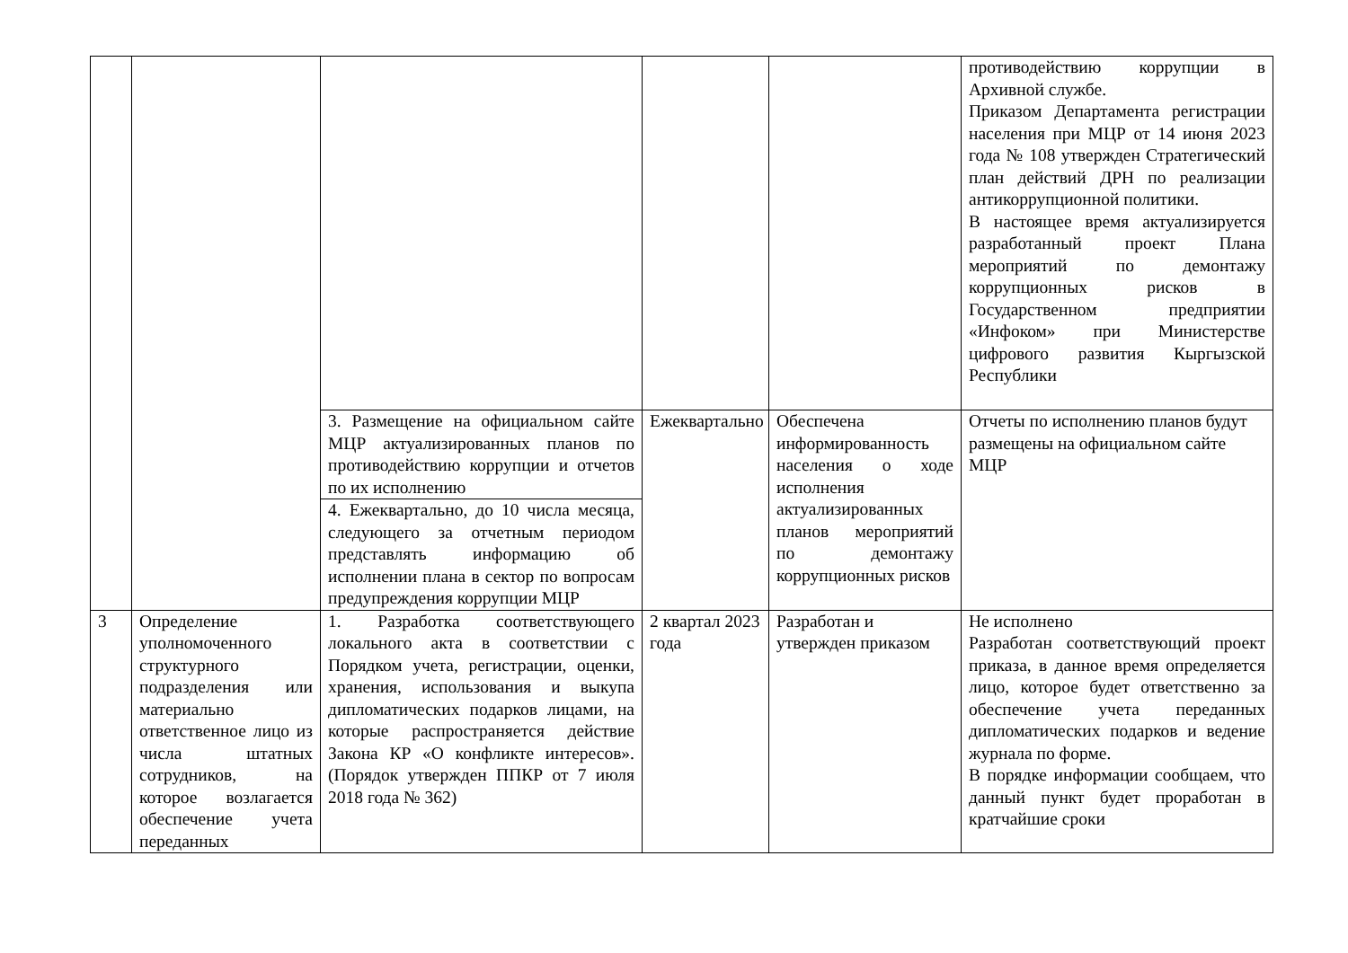| | | | | | противодействию коррупции в Архивной службе. Приказом Департамента регистрации населения при МЦР от 14 июня 2023 года № 108 утвержден Стратегический план действий ДРН по реализации антикоррупционной политики. В настоящее время актуализируется разработанный проект Плана мероприятий по демонтажу коррупционных рисков в Государственном предприятии «Инфоком» при Министерстве цифрового развития Кыргызской Республики |
| | | 3. Размещение на официальном сайте МЦР актуализированных планов по противодействию коррупции и отчетов по их исполнению | Ежеквартально | Обеспечена информированность населения о ходе исполнения актуализированных планов мероприятий по демонтажу коррупционных рисков | Отчеты по исполнению планов будут размещены на официальном сайте МЦР |
| | | 4. Ежеквартально, до 10 числа месяца, следующего за отчетным периодом представлять информацию об исполнении плана в сектор по вопросам предупреждения коррупции МЦР | | | |
| 3 | Определение уполномоченного структурного подразделения или материально ответственное лицо из числа штатных сотрудников, на которое возлагается обеспечение учета переданных | 1. Разработка соответствующего локального акта в соответствии с Порядком учета, регистрации, оценки, хранения, использования и выкупа дипломатических подарков лицами, на которые распространяется действие Закона КР «О конфликте интересов». (Порядок утвержден ППКР от 7 июля 2018 года № 362) | 2 квартал 2023 года | Разработан и утвержден приказом | Не исполнено Разработан соответствующий проект приказа, в данное время определяется лицо, которое будет ответственно за обеспечение учета переданных дипломатических подарков и ведение журнала по форме. В порядке информации сообщаем, что данный пункт будет проработан в кратчайшие сроки |